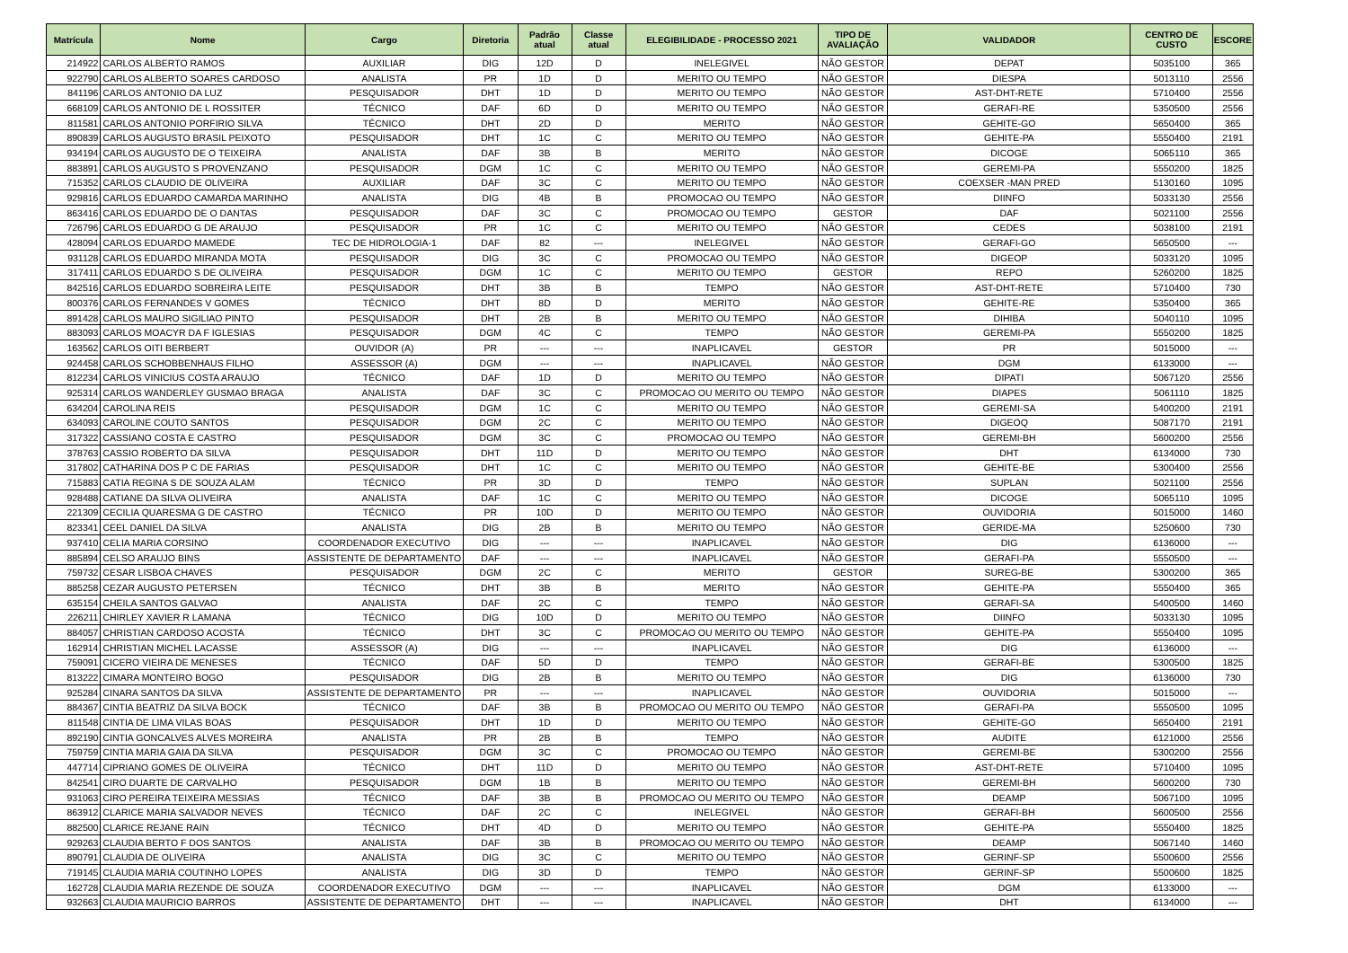| Matrícula | Nome | Cargo | Diretoria | Padrão atual | Classe atual | ELEGIBILIDADE - PROCESSO 2021 | TIPO DE AVALIAÇÃO | VALIDADOR | CENTRO DE CUSTO | ESCORE |
| --- | --- | --- | --- | --- | --- | --- | --- | --- | --- | --- |
| 214922 | CARLOS ALBERTO RAMOS | AUXILIAR | DIG | 12D | D | INELEGIVEL | NÃO GESTOR | DEPAT | 5035100 | 365 |
| 922790 | CARLOS ALBERTO SOARES CARDOSO | ANALISTA | PR | 1D | D | MERITO OU TEMPO | NÃO GESTOR | DIESPA | 5013110 | 2556 |
| 841196 | CARLOS ANTONIO DA LUZ | PESQUISADOR | DHT | 1D | D | MERITO OU TEMPO | NÃO GESTOR | AST-DHT-RETE | 5710400 | 2556 |
| 668109 | CARLOS ANTONIO DE L ROSSITER | TÉCNICO | DAF | 6D | D | MERITO OU TEMPO | NÃO GESTOR | GERAFI-RE | 5350500 | 2556 |
| 811581 | CARLOS ANTONIO PORFIRIO SILVA | TÉCNICO | DHT | 2D | D | MERITO | NÃO GESTOR | GEHITE-GO | 5650400 | 365 |
| 890839 | CARLOS AUGUSTO BRASIL PEIXOTO | PESQUISADOR | DHT | 1C | C | MERITO OU TEMPO | NÃO GESTOR | GEHITE-PA | 5550400 | 2191 |
| 934194 | CARLOS AUGUSTO DE O TEIXEIRA | ANALISTA | DAF | 3B | B | MERITO | NÃO GESTOR | DICOGE | 5065110 | 365 |
| 883891 | CARLOS AUGUSTO S PROVENZANO | PESQUISADOR | DGM | 1C | C | MERITO OU TEMPO | NÃO GESTOR | GEREMI-PA | 5550200 | 1825 |
| 715352 | CARLOS CLAUDIO DE OLIVEIRA | AUXILIAR | DAF | 3C | C | MERITO OU TEMPO | NÃO GESTOR | COEXSER -MAN PRED | 5130160 | 1095 |
| 929816 | CARLOS EDUARDO CAMARDA MARINHO | ANALISTA | DIG | 4B | B | PROMOCAO OU TEMPO | NÃO GESTOR | DIINFO | 5033130 | 2556 |
| 863416 | CARLOS EDUARDO DE O DANTAS | PESQUISADOR | DAF | 3C | C | PROMOCAO OU TEMPO | GESTOR | DAF | 5021100 | 2556 |
| 726796 | CARLOS EDUARDO G DE ARAUJO | PESQUISADOR | PR | 1C | C | MERITO OU TEMPO | NÃO GESTOR | CEDES | 5038100 | 2191 |
| 428094 | CARLOS EDUARDO MAMEDE | TEC DE HIDROLOGIA-1 | DAF | 82 | --- | INELEGIVEL | NÃO GESTOR | GERAFI-GO | 5650500 | --- |
| 931128 | CARLOS EDUARDO MIRANDA MOTA | PESQUISADOR | DIG | 3C | C | PROMOCAO OU TEMPO | NÃO GESTOR | DIGEOP | 5033120 | 1095 |
| 317411 | CARLOS EDUARDO S DE OLIVEIRA | PESQUISADOR | DGM | 1C | C | MERITO OU TEMPO | GESTOR | REPO | 5260200 | 1825 |
| 842516 | CARLOS EDUARDO SOBREIRA LEITE | PESQUISADOR | DHT | 3B | B | TEMPO | NÃO GESTOR | AST-DHT-RETE | 5710400 | 730 |
| 800376 | CARLOS FERNANDES V GOMES | TÉCNICO | DHT | 8D | D | MERITO | NÃO GESTOR | GEHITE-RE | 5350400 | 365 |
| 891428 | CARLOS MAURO SIGILIAO PINTO | PESQUISADOR | DHT | 2B | B | MERITO OU TEMPO | NÃO GESTOR | DIHIBA | 5040110 | 1095 |
| 883093 | CARLOS MOACYR DA F IGLESIAS | PESQUISADOR | DGM | 4C | C | TEMPO | NÃO GESTOR | GEREMI-PA | 5550200 | 1825 |
| 163562 | CARLOS OITI BERBERT | OUVIDOR (A) | PR | --- | --- | INAPLICAVEL | GESTOR | PR | 5015000 | --- |
| 924458 | CARLOS SCHOBBENHAUS FILHO | ASSESSOR (A) | DGM | --- | --- | INAPLICAVEL | NÃO GESTOR | DGM | 6133000 | --- |
| 812234 | CARLOS VINICIUS COSTA ARAUJO | TÉCNICO | DAF | 1D | D | MERITO OU TEMPO | NÃO GESTOR | DIPATI | 5067120 | 2556 |
| 925314 | CARLOS WANDERLEY GUSMAO BRAGA | ANALISTA | DAF | 3C | C | PROMOCAO OU MERITO OU TEMPO | NÃO GESTOR | DIAPES | 5061110 | 1825 |
| 634204 | CAROLINA REIS | PESQUISADOR | DGM | 1C | C | MERITO OU TEMPO | NÃO GESTOR | GEREMI-SA | 5400200 | 2191 |
| 634093 | CAROLINE COUTO SANTOS | PESQUISADOR | DGM | 2C | C | MERITO OU TEMPO | NÃO GESTOR | DIGEOQ | 5087170 | 2191 |
| 317322 | CASSIANO COSTA E CASTRO | PESQUISADOR | DGM | 3C | C | PROMOCAO OU TEMPO | NÃO GESTOR | GEREMI-BH | 5600200 | 2556 |
| 378763 | CASSIO ROBERTO DA SILVA | PESQUISADOR | DHT | 11D | D | MERITO OU TEMPO | NÃO GESTOR | DHT | 6134000 | 730 |
| 317802 | CATHARINA DOS P C DE FARIAS | PESQUISADOR | DHT | 1C | C | MERITO OU TEMPO | NÃO GESTOR | GEHITE-BE | 5300400 | 2556 |
| 715883 | CATIA REGINA S DE SOUZA ALAM | TÉCNICO | PR | 3D | D | TEMPO | NÃO GESTOR | SUPLAN | 5021100 | 2556 |
| 928488 | CATIANE DA SILVA OLIVEIRA | ANALISTA | DAF | 1C | C | MERITO OU TEMPO | NÃO GESTOR | DICOGE | 5065110 | 1095 |
| 221309 | CECILIA QUARESMA G DE CASTRO | TÉCNICO | PR | 10D | D | MERITO OU TEMPO | NÃO GESTOR | OUVIDORIA | 5015000 | 1460 |
| 823341 | CEEL DANIEL DA SILVA | ANALISTA | DIG | 2B | B | MERITO OU TEMPO | NÃO GESTOR | GERIDE-MA | 5250600 | 730 |
| 937410 | CELIA MARIA CORSINO | COORDENADOR EXECUTIVO | DIG | --- | --- | INAPLICAVEL | NÃO GESTOR | DIG | 6136000 | --- |
| 885894 | CELSO ARAUJO BINS | ASSISTENTE DE DEPARTAMENTO | DAF | --- | --- | INAPLICAVEL | NÃO GESTOR | GERAFI-PA | 5550500 | --- |
| 759732 | CESAR LISBOA CHAVES | PESQUISADOR | DGM | 2C | C | MERITO | GESTOR | SUREG-BE | 5300200 | 365 |
| 885258 | CEZAR AUGUSTO PETERSEN | TÉCNICO | DHT | 3B | B | MERITO | NÃO GESTOR | GEHITE-PA | 5550400 | 365 |
| 635154 | CHEILA SANTOS GALVAO | ANALISTA | DAF | 2C | C | TEMPO | NÃO GESTOR | GERAFI-SA | 5400500 | 1460 |
| 226211 | CHIRLEY XAVIER R LAMANA | TÉCNICO | DIG | 10D | D | MERITO OU TEMPO | NÃO GESTOR | DIINFO | 5033130 | 1095 |
| 884057 | CHRISTIAN CARDOSO ACOSTA | TÉCNICO | DHT | 3C | C | PROMOCAO OU MERITO OU TEMPO | NÃO GESTOR | GEHITE-PA | 5550400 | 1095 |
| 162914 | CHRISTIAN MICHEL LACASSE | ASSESSOR (A) | DIG | --- | --- | INAPLICAVEL | NÃO GESTOR | DIG | 6136000 | --- |
| 759091 | CICERO VIEIRA DE MENESES | TÉCNICO | DAF | 5D | D | TEMPO | NÃO GESTOR | GERAFI-BE | 5300500 | 1825 |
| 813222 | CIMARA MONTEIRO BOGO | PESQUISADOR | DIG | 2B | B | MERITO OU TEMPO | NÃO GESTOR | DIG | 6136000 | 730 |
| 925284 | CINARA SANTOS DA SILVA | ASSISTENTE DE DEPARTAMENTO | PR | --- | --- | INAPLICAVEL | NÃO GESTOR | OUVIDORIA | 5015000 | --- |
| 884367 | CINTIA BEATRIZ DA SILVA BOCK | TÉCNICO | DAF | 3B | B | PROMOCAO OU MERITO OU TEMPO | NÃO GESTOR | GERAFI-PA | 5550500 | 1095 |
| 811548 | CINTIA DE LIMA VILAS BOAS | PESQUISADOR | DHT | 1D | D | MERITO OU TEMPO | NÃO GESTOR | GEHITE-GO | 5650400 | 2191 |
| 892190 | CINTIA GONCALVES ALVES MOREIRA | ANALISTA | PR | 2B | B | TEMPO | NÃO GESTOR | AUDITE | 6121000 | 2556 |
| 759759 | CINTIA MARIA GAIA DA SILVA | PESQUISADOR | DGM | 3C | C | PROMOCAO OU TEMPO | NÃO GESTOR | GEREMI-BE | 5300200 | 2556 |
| 447714 | CIPRIANO GOMES DE OLIVEIRA | TÉCNICO | DHT | 11D | D | MERITO OU TEMPO | NÃO GESTOR | AST-DHT-RETE | 5710400 | 1095 |
| 842541 | CIRO DUARTE DE CARVALHO | PESQUISADOR | DGM | 1B | B | MERITO OU TEMPO | NÃO GESTOR | GEREMI-BH | 5600200 | 730 |
| 931063 | CIRO PEREIRA TEIXEIRA MESSIAS | TÉCNICO | DAF | 3B | B | PROMOCAO OU MERITO OU TEMPO | NÃO GESTOR | DEAMP | 5067100 | 1095 |
| 863912 | CLARICE MARIA SALVADOR NEVES | TÉCNICO | DAF | 2C | C | INELEGIVEL | NÃO GESTOR | GERAFI-BH | 5600500 | 2556 |
| 882500 | CLARICE REJANE RAIN | TÉCNICO | DHT | 4D | D | MERITO OU TEMPO | NÃO GESTOR | GEHITE-PA | 5550400 | 1825 |
| 929263 | CLAUDIA BERTO F DOS SANTOS | ANALISTA | DAF | 3B | B | PROMOCAO OU MERITO OU TEMPO | NÃO GESTOR | DEAMP | 5067140 | 1460 |
| 890791 | CLAUDIA DE OLIVEIRA | ANALISTA | DIG | 3C | C | MERITO OU TEMPO | NÃO GESTOR | GERINF-SP | 5500600 | 2556 |
| 719145 | CLAUDIA MARIA COUTINHO LOPES | ANALISTA | DIG | 3D | D | TEMPO | NÃO GESTOR | GERINF-SP | 5500600 | 1825 |
| 162728 | CLAUDIA MARIA REZENDE DE SOUZA | COORDENADOR EXECUTIVO | DGM | --- | --- | INAPLICAVEL | NÃO GESTOR | DGM | 6133000 | --- |
| 932663 | CLAUDIA MAURICIO BARROS | ASSISTENTE DE DEPARTAMENTO | DHT | --- | --- | INAPLICAVEL | NÃO GESTOR | DHT | 6134000 | --- |